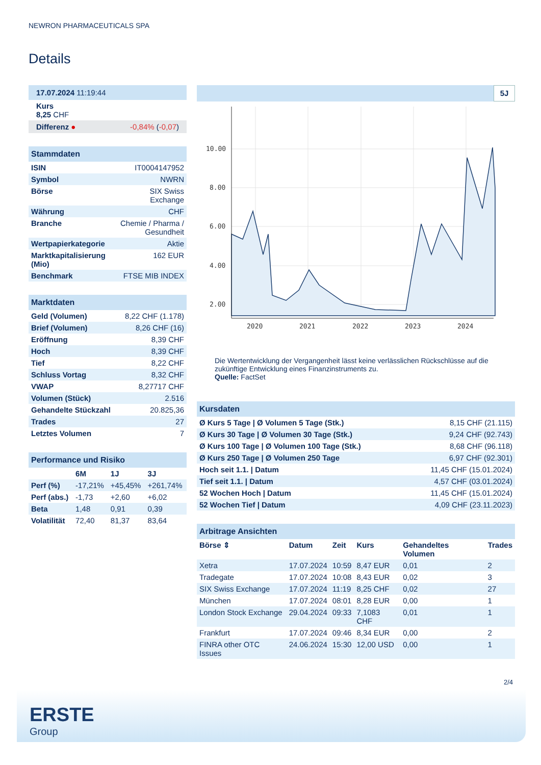NEWRON PHARMACEUTICALS SPA
Details
| 17.07.2024 11:19:44 |
| Kurs 8,25 CHF |
| Differenz ● -0,84% ( -0,07 ) |
| Stammdaten | |
| ISIN | IT0004147952 |
| Symbol | NWRN |
| Börse | SIX Swiss Exchange |
| Währung | CHF |
| Branche | Chemie / Pharma / Gesundheit |
| Wertpapierkategorie | Aktie |
| Marktkapitalisierung (Mio) | 162 EUR |
| Benchmark | FTSE MIB INDEX |
| Marktdaten | |
| Geld (Volumen) | 8,22 CHF (1.178) |
| Brief (Volumen) | 8,26 CHF (16) |
| Eröffnung | 8,39 CHF |
| Hoch | 8,39 CHF |
| Tief | 8,22 CHF |
| Schluss Vortag | 8,32 CHF |
| VWAP | 8,27717 CHF |
| Volumen (Stück) | 2.516 |
| Gehandelte Stückzahl | 20.825,36 |
| Trades | 27 |
| Letztes Volumen | 7 |
| Performance und Risiko | | | |
| | 6M | 1J | 3J |
| Perf (%) | -17,21% | +45,45% | +261,74% |
| Perf (abs.) | -1,73 | +2,60 | +6,02 |
| Beta | 1,48 | 0,91 | 0,39 |
| Volatilität | 72,40 | 81,37 | 83,64 |
5J
10.00
8.00
6.00
4.00
2.00
2020
2021
2022
2023
2024
Die Wertentwicklung der Vergangenheit lässt keine verlässlichen Rückschlüsse auf die zukünftige Entwicklung eines Finanzinstruments zu.
Quelle: FactSet
| Kursdaten | |
| Ø Kurs 5 Tage / Ø Volumen 5 Tage (Stk.) | 8,15 CHF (21.115) |
| Ø Kurs 30 Tage / Ø Volumen 30 Tage (Stk.) | 9,24 CHF (92.743) |
| Ø Kurs 100 Tage / Ø Volumen 100 Tage (Stk.) | 8,68 CHF (96.118) |
| Ø Kurs 250 Tage / Ø Volumen 250 Tage | 6,97 CHF (92.301) |
| Hoch seit 1.1. / Datum | 11,45 CHF (15.01.2024) |
| Tief seit 1.1. / Datum | 4,57 CHF (03.01.2024) |
| 52 Wochen Hoch / Datum | 11,45 CHF (15.01.2024) |
| 52 Wochen Tief / Datum | 4,09 CHF (23.11.2023) |
| Arbitrage Ansichten | | | | | |
| Börse ⇕ | Datum | Zeit | Kurs | Gehandeltes Volumen | Trades |
| Xetra | 17.07.2024 | 10:59 | 8,47 EUR | 0,01 | 2 |
| Tradegate | 17.07.2024 | 10:08 | 8,43 EUR | 0,02 | 3 |
| SIX Swiss Exchange | 17.07.2024 | 11:19 | 8,25 CHF | 0,02 | 27 |
| München | 17.07.2024 | 08:01 | 8,28 EUR | 0,00 | 1 |
| London Stock Exchange | 29.04.2024 | 09:33 | 7,1083 CHF | 0,01 | 1 |
| Frankfurt | 17.07.2024 | 09:46 | 8,34 EUR | 0,00 | 2 |
| FINRA other OTC Issues | 24.06.2024 | 15:30 | 12,00 USD | 0,00 | 1 |
2/4
ERSTE
Group